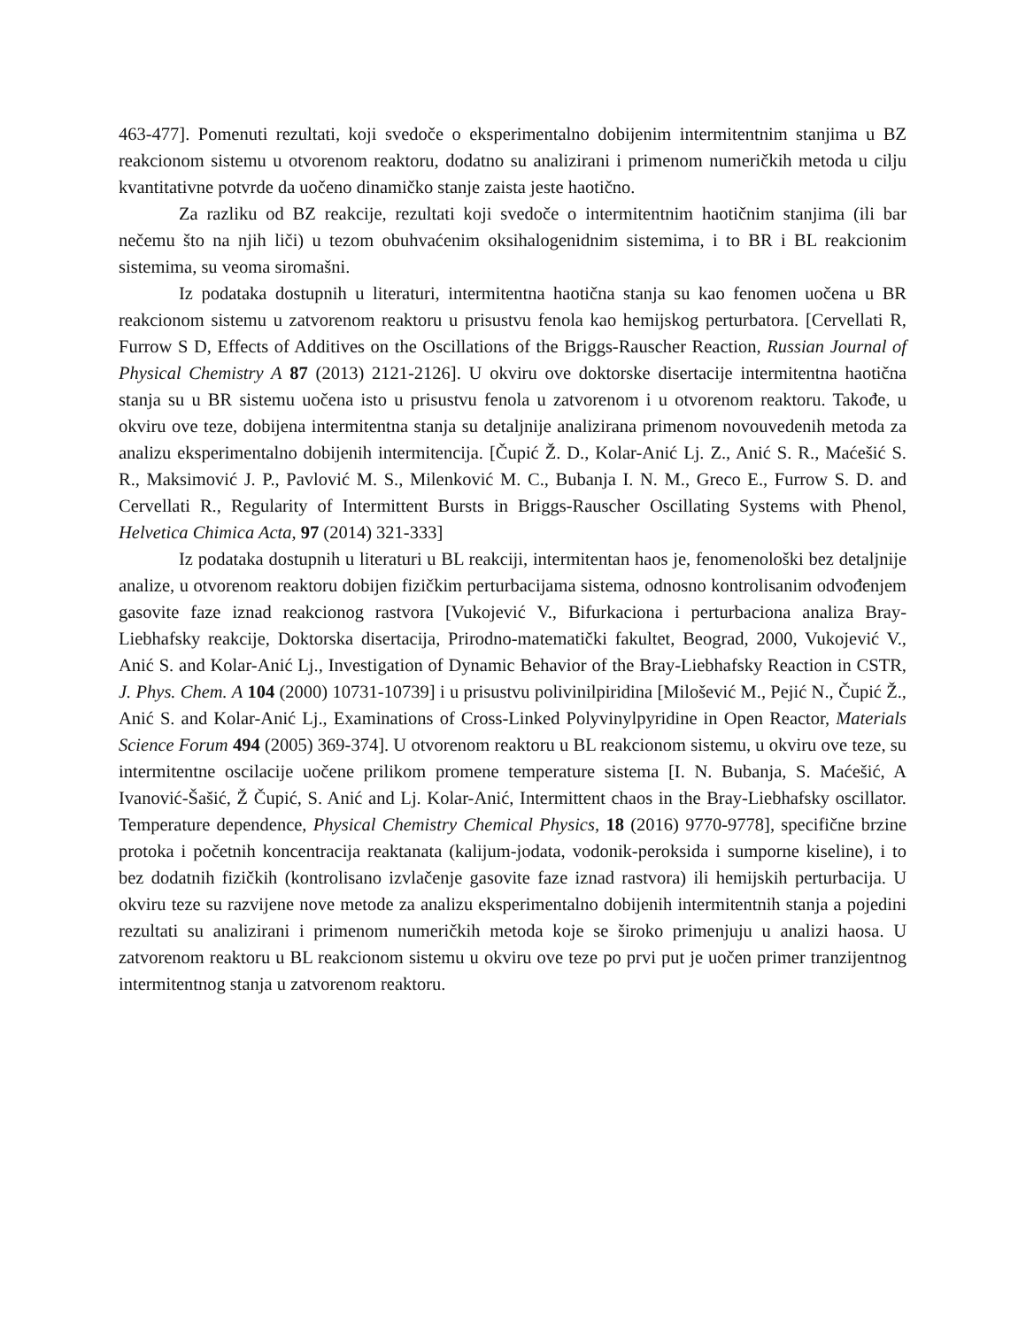463-477]. Pomenuti rezultati, koji svedoče o eksperimentalno dobijenim intermitentnim stanjima u BZ reakcionom sistemu u otvorenom reaktoru, dodatno su analizirani i primenom numeričkih metoda u cilju kvantitativne potvrde da uočeno dinamičko stanje zaista jeste haotično.
Za razliku od BZ reakcije, rezultati koji svedoče o intermitentnim haotičnim stanjima (ili bar nečemu što na njih liči) u tezom obuhvaćenim oksihalogenidnim sistemima, i to BR i BL reakcionim sistemima, su veoma siromašni.
Iz podataka dostupnih u literaturi, intermitentna haotična stanja su kao fenomen uočena u BR reakcionom sistemu u zatvorenom reaktoru u prisustvu fenola kao hemijskog perturbatora. [Cervellati R, Furrow S D, Effects of Additives on the Oscillations of the Briggs-Rauscher Reaction, Russian Journal of Physical Chemistry A 87 (2013) 2121-2126]. U okviru ove doktorske disertacije intermitentna haotična stanja su u BR sistemu uočena isto u prisustvu fenola u zatvorenom i u otvorenom reaktoru. Takođe, u okviru ove teze, dobijena intermitentna stanja su detaljnije analizirana primenom novouvedenih metoda za analizu eksperimentalno dobijenih intermitencija. [Čupić Ž. D., Kolar-Anić Lj. Z., Anić S. R., Maćešić S. R., Maksimović J. P., Pavlović M. S., Milenković M. C., Bubanja I. N. M., Greco E., Furrow S. D. and Cervellati R., Regularity of Intermittent Bursts in Briggs-Rauscher Oscillating Systems with Phenol, Helvetica Chimica Acta, 97 (2014) 321-333]
Iz podataka dostupnih u literaturi u BL reakciji, intermitentan haos je, fenomenološki bez detaljnije analize, u otvorenom reaktoru dobijen fizičkim perturbacijama sistema, odnosno kontrolisanim odvođenjem gasovite faze iznad reakcionog rastvora [Vukojević V., Bifurkaciona i perturbaciona analiza Bray-Liebhafsky reakcije, Doktorska disertacija, Prirodno-matematički fakultet, Beograd, 2000, Vukojević V., Anić S. and Kolar-Anić Lj., Investigation of Dynamic Behavior of the Bray-Liebhafsky Reaction in CSTR, J. Phys. Chem. A 104 (2000) 10731-10739] i u prisustvu polivinilpiridina [Milošević M., Pejić N., Čupić Ž., Anić S. and Kolar-Anić Lj., Examinations of Cross-Linked Polyvinylpyridine in Open Reactor, Materials Science Forum 494 (2005) 369-374]. U otvorenom reaktoru u BL reakcionom sistemu, u okviru ove teze, su intermitentne oscilacije uočene prilikom promene temperature sistema [I. N. Bubanja, S. Maćešić, A Ivanović-Šašić, Ž Čupić, S. Anić and Lj. Kolar-Anić, Intermittent chaos in the Bray-Liebhafsky oscillator. Temperature dependence, Physical Chemistry Chemical Physics, 18 (2016) 9770-9778], specifične brzine protoka i početnih koncentracija reaktanata (kalijum-jodata, vodonik-peroksida i sumporne kiseline), i to bez dodatnih fizičkih (kontrolisano izvlačenje gasovite faze iznad rastvora) ili hemijskih perturbacija. U okviru teze su razvijene nove metode za analizu eksperimentalno dobijenih intermitentnih stanja a pojedini rezultati su analizirani i primenom numeričkih metoda koje se široko primenjuju u analizi haosa. U zatvorenom reaktoru u BL reakcionom sistemu u okviru ove teze po prvi put je uočen primer tranzijentnog intermitentnog stanja u zatvorenom reaktoru.